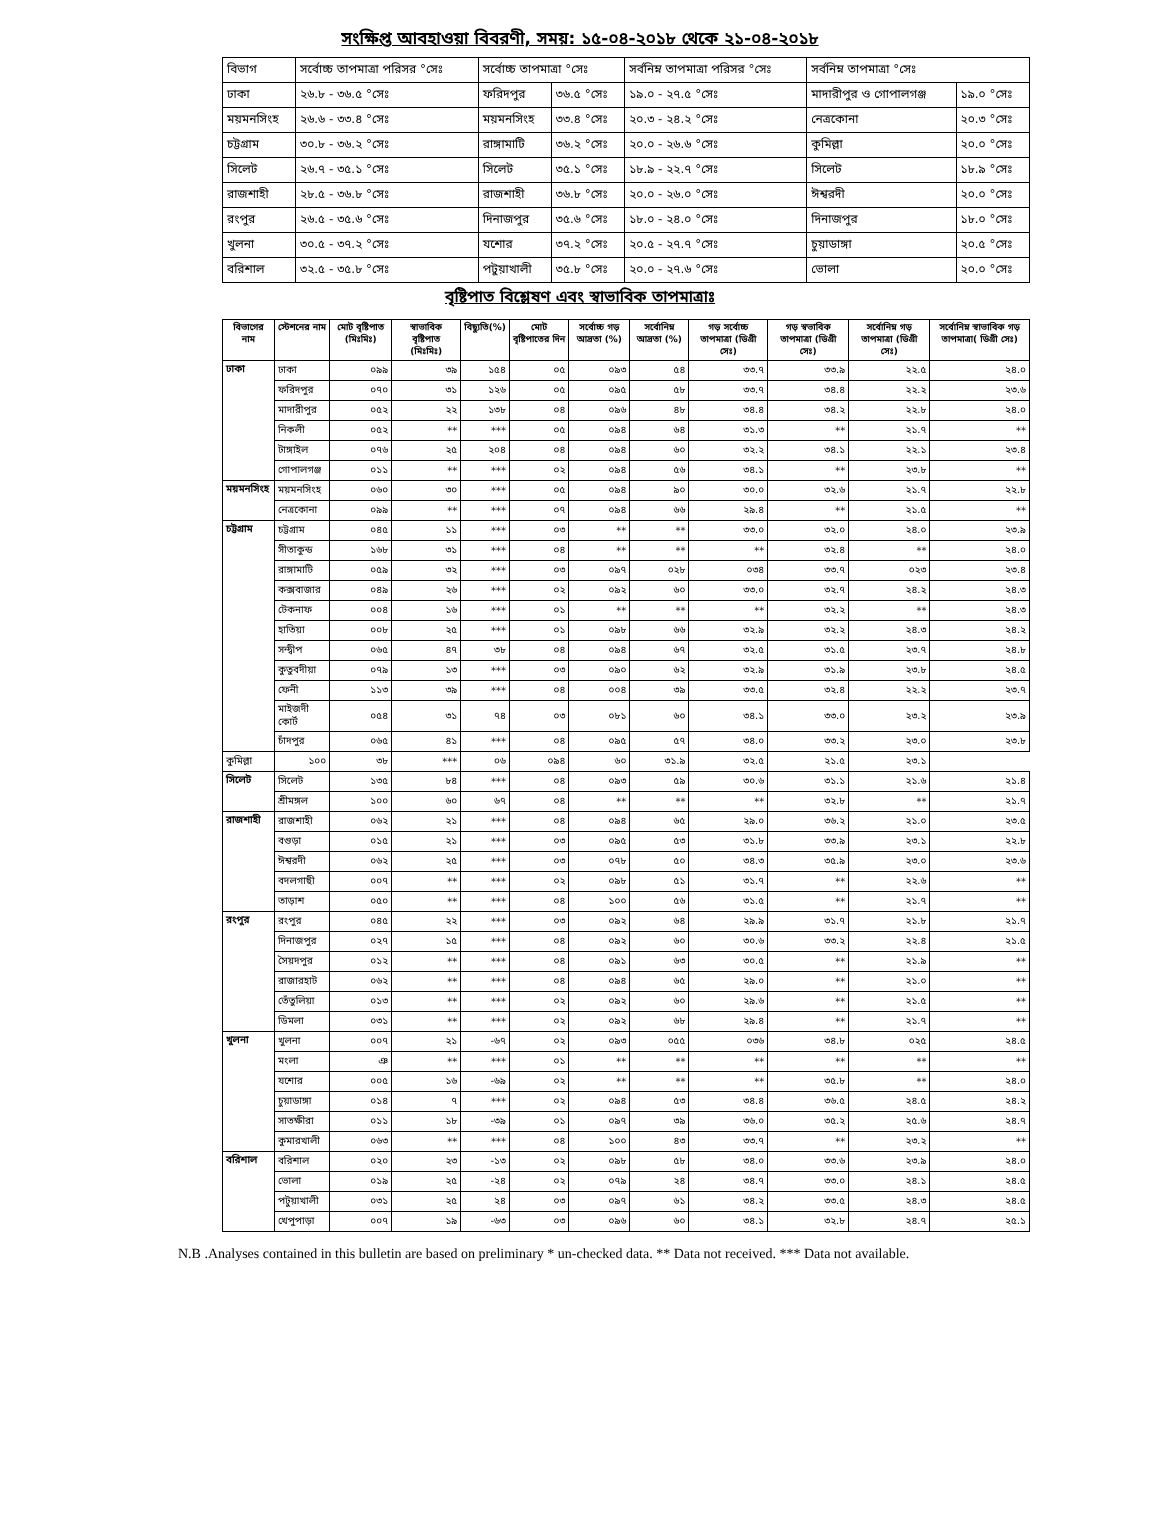সংক্ষিপ্ত আবহাওয়া বিবরণী, সময়: ১৫-০৪-২০১৮ থেকে ২১-০৪-২০১৮
| বিভাগ | সর্বোচ্চ তাপমাত্রা পরিসর °সেঃ | সর্বোচ্চ তাপমাত্রা °সেঃ | | সর্বনিম্ন তাপমাত্রা পরিসর °সেঃ | সর্বনিম্ন তাপমাত্রা °সেঃ | |
| --- | --- | --- | --- | --- | --- | --- |
| ঢাকা | ২৬.৮ - ৩৬.৫ °সেঃ | ফরিদপুর | ৩৬.৫ °সেঃ | ১৯.০ - ২৭.৫ °সেঃ | মাদারীপুর ও গোপালগঞ্জ | ১৯.০ °সেঃ |
| ময়মনসিংহ | ২৬.৬ - ৩৩.৪ °সেঃ | ময়মনসিংহ | ৩৩.৪ °সেঃ | ২০.৩ - ২৪.২ °সেঃ | নেত্রকোনা | ২০.৩ °সেঃ |
| চট্টগ্রাম | ৩০.৮ - ৩৬.২ °সেঃ | রাঙ্গামাটি | ৩৬.২ °সেঃ | ২০.০ - ২৬.৬ °সেঃ | কুমিল্লা | ২০.০ °সেঃ |
| সিলেট | ২৬.৭ - ৩৫.১ °সেঃ | সিলেট | ৩৫.১ °সেঃ | ১৮.৯ - ২২.৭ °সেঃ | সিলেট | ১৮.৯ °সেঃ |
| রাজশাহী | ২৮.৫ - ৩৬.৮ °সেঃ | রাজশাহী | ৩৬.৮ °সেঃ | ২০.০ - ২৬.০ °সেঃ | ঈশ্বরদী | ২০.০ °সেঃ |
| রংপুর | ২৬.৫ - ৩৫.৬ °সেঃ | দিনাজপুর | ৩৫.৬ °সেঃ | ১৮.০ - ২৪.০ °সেঃ | দিনাজপুর | ১৮.০ °সেঃ |
| খুলনা | ৩০.৫ - ৩৭.২ °সেঃ | যশোর | ৩৭.২ °সেঃ | ২০.৫ - ২৭.৭ °সেঃ | চুয়াডাঙ্গা | ২০.৫ °সেঃ |
| বরিশাল | ৩২.৫ - ৩৫.৮ °সেঃ | পটুয়াখালী | ৩৫.৮ °সেঃ | ২০.০ - ২৭.৬ °সেঃ | ভোলা | ২০.০ °সেঃ |
বৃষ্টিপাত বিশ্লেষণ এবং স্বাভাবিক তাপমাত্রাঃ
| বিভাগের নাম | স্টেশনের নাম | মোট বৃষ্টিপাত (মিঃমিঃ) | স্বাভাবিক বৃষ্টিপাত (মিঃমিঃ) | বিছ্যুতি(%) | মোট বৃষ্টিপাতের দিন | সর্বোচ্চ গড় আদ্রতা (%) | সর্বোনিম্ন আদ্রতা (%) | গড় সর্বোচ্চ তাপমাত্রা (ডিগ্রী সেঃ) | গড় স্বভাবিক তাপমাত্রা (ডিগ্রী সেঃ) | সর্বোনিম্ন গড় তাপমাত্রা (ডিগ্রী সেঃ) | সর্বোনিম্ন স্বাভাবিক গড় তাপমাত্রা( ডিগ্রী সেঃ) |
| --- | --- | --- | --- | --- | --- | --- | --- | --- | --- | --- | --- |
| ঢাকা | ঢাকা | ০৯৯ | ৩৯ | ১৫৪ | ০৫ | ০৯৩ | ৫৪ | ৩৩.৭ | ৩৩.৯ | ২২.৫ | ২৪.০ |
| | ফরিদপুর | ০৭০ | ৩১ | ১২৬ | ০৫ | ০৯৫ | ৫৮ | ৩৩.৭ | ৩৪.৪ | ২২.২ | ২৩.৬ |
| | মাদারীপুর | ০৫২ | ২২ | ১৩৮ | ০৪ | ০৯৬ | ৪৮ | ৩৪.৪ | ৩৪.২ | ২২.৮ | ২৪.০ |
| | নিকলী | ০৫২ | ** | *** | ০৫ | ০৯৪ | ৬৪ | ৩১.৩ | ** | ২১.৭ | ** |
| | টাঙ্গাইল | ০৭৬ | ২৫ | ২০৪ | ০৪ | ০৯৪ | ৬০ | ৩২.২ | ৩৪.১ | ২২.১ | ২৩.৪ |
| | গোপালগঞ্জ | ০১১ | ** | *** | ০২ | ০৯৪ | ৫৬ | ৩৪.১ | ** | ২৩.৮ | ** |
| ময়মনসিংহ | ময়মনসিংহ | ০৬০ | ৩০ | *** | ০৫ | ০৯৪ | ৯০ | ৩০.০ | ৩২.৬ | ২১.৭ | ২২.৮ |
| | নেত্রকোনা | ০৯৯ | ** | *** | ০৭ | ০৯৪ | ৬৬ | ২৯.৪ | ** | ২১.৫ | ** |
| চট্টগ্রাম | চট্টগ্রাম | ০৪৫ | ১১ | *** | ০৩ | ** | ** | ৩৩.০ | ৩২.০ | ২৪.০ | ২৩.৯ |
| | সীতাকুন্ড | ১৬৮ | ৩১ | *** | ০৪ | ** | ** | ** | ৩২.৪ | ** | ২৪.০ |
| | রাঙ্গামাটি | ০৫৯ | ৩২ | *** | ০৩ | ০৯৭ | ০২৮ | ০৩৪ | ৩৩.৭ | ০২৩ | ২৩.৪ |
| | কক্সবাজার | ০৪৯ | ২৬ | *** | ০২ | ০৯২ | ৬০ | ৩৩.০ | ৩২.৭ | ২৪.২ | ২৪.৩ |
| | টেকনাফ | ০০৪ | ১৬ | *** | ০১ | ** | ** | ** | ৩২.২ | ** | ২৪.৩ |
| | হাতিয়া | ০০৮ | ২৫ | *** | ০১ | ০৯৮ | ৬৬ | ৩২.৯ | ৩২.২ | ২৪.৩ | ২৪.২ |
| | সন্দ্বীপ | ০৬৫ | ৪৭ | ৩৮ | ০৪ | ০৯৪ | ৬৭ | ৩২.৫ | ৩১.৫ | ২৩.৭ | ২৪.৮ |
| | কুতুবদীয়া | ০৭৯ | ১৩ | *** | ০৩ | ০৯০ | ৬২ | ৩২.৯ | ৩১.৯ | ২৩.৮ | ২৪.৫ |
| | ফেনী | ১১৩ | ৩৯ | *** | ০৪ | ০০৪ | ৩৯ | ৩৩.৫ | ৩২.৪ | ২২.২ | ২৩.৭ |
| | মাইজদী কোর্ট | ০৫৪ | ৩১ | ৭৪ | ০৩ | ০৮১ | ৬০ | ৩৪.১ | ৩৩.০ | ২৩.২ | ২৩.৯ |
| | চাঁদপুর | ০৬৫ | ৪১ | *** | ০৪ | ০৯৫ | ৫৭ | ৩৪.০ | ৩৩.২ | ২৩.০ | ২৩.৮ |
| কুমিল্লা | ১০০ | ৩৮ | *** | ০৬ | ০৯৪ | ৬০ | ৩১.৯ | ৩২.৫ | ২১.৫ | ২৩.১ | |
| সিলেট | সিলেট | ১৩৫ | ৮৪ | *** | ০৪ | ০৯৩ | ৫৯ | ৩০.৬ | ৩১.১ | ২১.৬ | ২১.৪ |
| | শ্রীমঙ্গল | ১০০ | ৬০ | ৬৭ | ০৪ | ** | ** | ** | ৩২.৮ | ** | ২১.৭ |
| রাজশাহী | রাজশাহী | ০৬২ | ২১ | *** | ০৪ | ০৯৪ | ৬৫ | ২৯.০ | ৩৬.২ | ২১.০ | ২৩.৫ |
| | বগুড়া | ০১৫ | ২১ | *** | ০৩ | ০৯৫ | ৫৩ | ৩১.৮ | ৩৩.৯ | ২৩.১ | ২২.৮ |
| | ঈশ্বরদী | ০৬২ | ২৫ | *** | ০৩ | ০৭৮ | ৫০ | ৩৪.৩ | ৩৫.৯ | ২৩.০ | ২৩.৬ |
| | বদলগাছী | ০০৭ | ** | *** | ০২ | ০৯৮ | ৫১ | ৩১.৭ | ** | ২২.৬ | ** |
| | তাড়াশ | ০৫০ | ** | *** | ০৪ | ১০০ | ৫৬ | ৩১.৫ | ** | ২১.৭ | ** |
| রংপুর | রংপুর | ০৪৫ | ২২ | *** | ০৩ | ০৯২ | ৬৪ | ২৯.৯ | ৩১.৭ | ২১.৮ | ২১.৭ |
| | দিনাজপুর | ০২৭ | ১৫ | *** | ০৪ | ০৯২ | ৬০ | ৩০.৬ | ৩৩.২ | ২২.৪ | ২১.৫ |
| | সৈয়দপুর | ০১২ | ** | *** | ০৪ | ০৯১ | ৬৩ | ৩০.৫ | ** | ২১.৯ | ** |
| | রাজারহাট | ০৬২ | ** | *** | ০৪ | ০৯৪ | ৬৫ | ২৯.০ | ** | ২১.০ | ** |
| | তেঁতুলিয়া | ০১৩ | ** | *** | ০২ | ০৯২ | ৬০ | ২৯.৬ | ** | ২১.৫ | ** |
| | ডিমলা | ০৩১ | ** | *** | ০২ | ০৯২ | ৬৮ | ২৯.৪ | ** | ২১.৭ | ** |
| খুলনা | খুলনা | ০০৭ | ২১ | -৬৭ | ০২ | ০৯৩ | ০৫৫ | ০৩৬ | ৩৪.৮ | ০২৫ | ২৪.৫ |
| | মংলা | ঞ | ** | *** | ০১ | ** | ** | ** | ** | ** | ** |
| | যশোর | ০০৫ | ১৬ | -৬৯ | ০২ | ** | ** | ** | ৩৫.৮ | ** | ২৪.০ |
| | চুয়াডাঙ্গা | ০১৪ | ৭ | *** | ০২ | ০৯৪ | ৫৩ | ৩৪.৪ | ৩৬.৫ | ২৪.৫ | ২৪.২ |
| | সাতক্ষীরা | ০১১ | ১৮ | -৩৯ | ০১ | ০৯৭ | ৩৯ | ৩৬.০ | ৩৫.২ | ২৫.৬ | ২৪.৭ |
| | কুমারখালী | ০৬৩ | ** | *** | ০৪ | ১০০ | ৪৩ | ৩৩.৭ | ** | ২৩.২ | ** |
| বরিশাল | বরিশাল | ০২০ | ২৩ | -১৩ | ০২ | ০৯৮ | ৫৮ | ৩৪.০ | ৩৩.৬ | ২৩.৯ | ২৪.০ |
| | ভোলা | ০১৯ | ২৫ | -২৪ | ০২ | ০৭৯ | ২৪ | ৩৪.৭ | ৩৩.০ | ২৪.১ | ২৪.৫ |
| | পটুয়াখালী | ০৩১ | ২৫ | ২৪ | ০৩ | ০৯৭ | ৬১ | ৩৪.২ | ৩৩.৫ | ২৪.৩ | ২৪.৫ |
| | খেপুপাড়া | ০০৭ | ১৯ | -৬৩ | ০৩ | ০৯৬ | ৬০ | ৩৪.১ | ৩২.৮ | ২৪.৭ | ২৫.১ |
N.B .Analyses contained in this bulletin are based on preliminary * un-checked data. ** Data not received. *** Data not available.